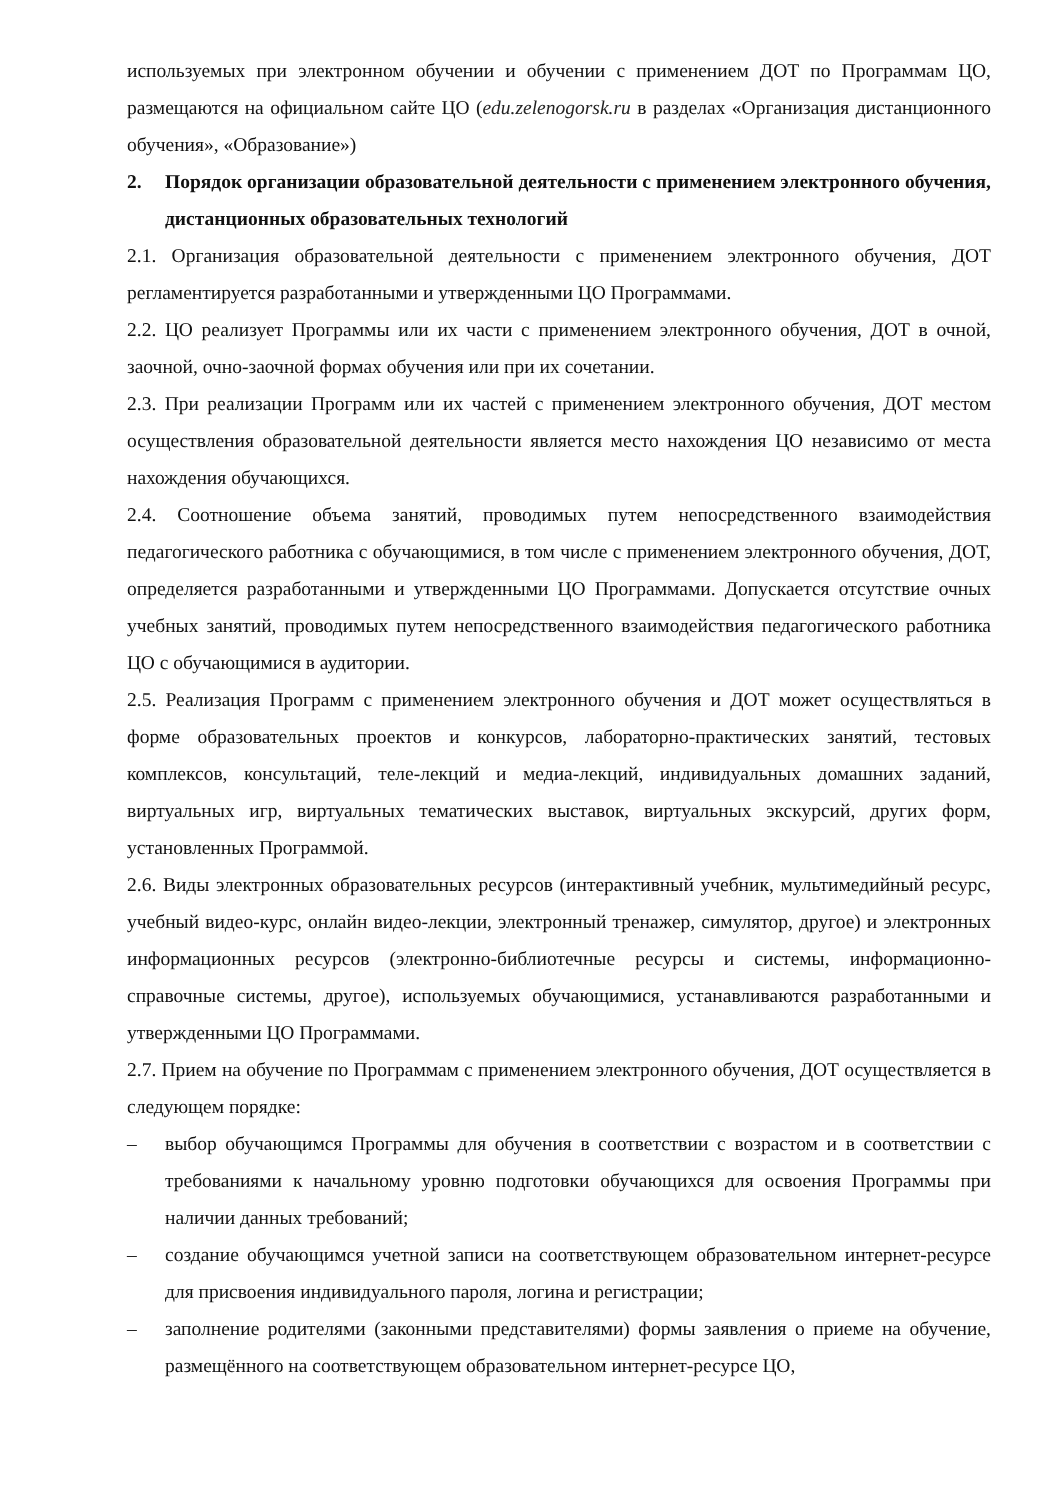используемых при электронном обучении и обучении с применением ДОТ по Программам ЦО, размещаются на официальном сайте ЦО (edu.zelenogorsk.ru в разделах «Организация дистанционного обучения», «Образование»)
2. Порядок организации образовательной деятельности с применением электронного обучения, дистанционных образовательных технологий
2.1. Организация образовательной деятельности с применением электронного обучения, ДОТ регламентируется разработанными и утвержденными ЦО Программами.
2.2. ЦО реализует Программы или их части с применением электронного обучения, ДОТ в очной, заочной, очно-заочной формах обучения или при их сочетании.
2.3. При реализации Программ или их частей с применением электронного обучения, ДОТ местом осуществления образовательной деятельности является место нахождения ЦО независимо от места нахождения обучающихся.
2.4. Соотношение объема занятий, проводимых путем непосредственного взаимодействия педагогического работника с обучающимися, в том числе с применением электронного обучения, ДОТ, определяется разработанными и утвержденными ЦО Программами. Допускается отсутствие очных учебных занятий, проводимых путем непосредственного взаимодействия педагогического работника ЦО с обучающимися в аудитории.
2.5. Реализация Программ с применением электронного обучения и ДОТ может осуществляться в форме образовательных проектов и конкурсов, лабораторно-практических занятий, тестовых комплексов, консультаций, теле-лекций и медиа-лекций, индивидуальных домашних заданий, виртуальных игр, виртуальных тематических выставок, виртуальных экскурсий, других форм, установленных Программой.
2.6. Виды электронных образовательных ресурсов (интерактивный учебник, мультимедийный ресурс, учебный видео-курс, онлайн видео-лекции, электронный тренажер, симулятор, другое) и электронных информационных ресурсов (электронно-библиотечные ресурсы и системы, информационно-справочные системы, другое), используемых обучающимися, устанавливаются разработанными и утвержденными ЦО Программами.
2.7. Прием на обучение по Программам с применением электронного обучения, ДОТ осуществляется в следующем порядке:
– выбор обучающимся Программы для обучения в соответствии с возрастом и в соответствии с требованиями к начальному уровню подготовки обучающихся для освоения Программы при наличии данных требований;
– создание обучающимся учетной записи на соответствующем образовательном интернет-ресурсе для присвоения индивидуального пароля, логина и регистрации;
– заполнение родителями (законными представителями) формы заявления о приеме на обучение, размещённого на соответствующем образовательном интернет-ресурсе ЦО,